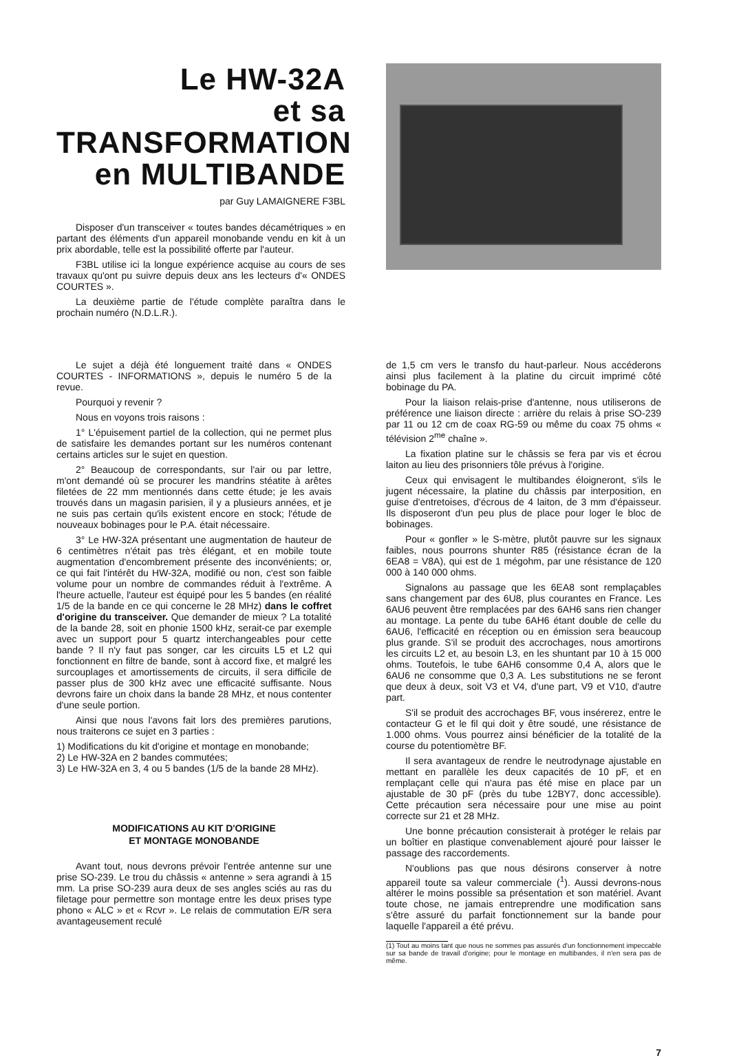Le HW-32A
et sa TRANSFORMATION
en MULTIBANDE
par Guy LAMAIGNERE F3BL
Disposer d'un transceiver « toutes bandes décamétriques » en partant des éléments d'un appareil monobande vendu en kit à un prix abordable, telle est la possibilité offerte par l'auteur.
F3BL utilise ici la longue expérience acquise au cours de ses travaux qu'ont pu suivre depuis deux ans les lecteurs d'« ONDES COURTES ».
La deuxième partie de l'étude complète paraîtra dans le prochain numéro (N.D.L.R.).
Le sujet a déjà été longuement traité dans « ONDES COURTES - INFORMATIONS », depuis le numéro 5 de la revue.
Pourquoi y revenir ?
Nous en voyons trois raisons :
1° L'épuisement partiel de la collection, qui ne permet plus de satisfaire les demandes portant sur les numéros contenant certains articles sur le sujet en question.
2° Beaucoup de correspondants, sur l'air ou par lettre, m'ont demandé où se procurer les mandrins stéatite à arêtes filetées de 22 mm mentionnés dans cette étude; je les avais trouvés dans un magasin parisien, il y a plusieurs années, et je ne suis pas certain qu'ils existent encore en stock; l'étude de nouveaux bobinages pour le P.A. était nécessaire.
3° Le HW-32A présentant une augmentation de hauteur de 6 centimètres n'était pas très élégant, et en mobile toute augmentation d'encombrement présente des inconvénients; or, ce qui fait l'intérêt du HW-32A, modifié ou non, c'est son faible volume pour un nombre de commandes réduit à l'extrême. A l'heure actuelle, l'auteur est équipé pour les 5 bandes (en réalité 1/5 de la bande en ce qui concerne le 28 MHz) dans le coffret d'origine du transceiver. Que demander de mieux ? La totalité de la bande 28, soit en phonie 1500 kHz, serait-ce par exemple avec un support pour 5 quartz interchangeables pour cette bande ? Il n'y faut pas songer, car les circuits L5 et L2 qui fonctionnent en filtre de bande, sont à accord fixe, et malgré les surcouplages et amortissements de circuits, il sera difficile de passer plus de 300 kHz avec une efficacité suffisante. Nous devrons faire un choix dans la bande 28 MHz, et nous contenter d'une seule portion.
Ainsi que nous l'avons fait lors des premières parutions, nous traiterons ce sujet en 3 parties :
1) Modifications du kit d'origine et montage en monobande;
2) Le HW-32A en 2 bandes commutées;
3) Le HW-32A en 3, 4 ou 5 bandes (1/5 de la bande 28 MHz).
MODIFICATIONS AU KIT D'ORIGINE
ET MONTAGE MONOBANDE
Avant tout, nous devrons prévoir l'entrée antenne sur une prise SO-239. Le trou du châssis « antenne » sera agrandi à 15 mm. La prise SO-239 aura deux de ses angles sciés au ras du filetage pour permettre son montage entre les deux prises type phono « ALC » et « Rcvr ». Le relais de commutation E/R sera avantageusement reculé
de 1,5 cm vers le transfo du haut-parleur. Nous accéderons ainsi plus facilement à la platine du circuit imprimé côté bobinage du PA.
Pour la liaison relais-prise d'antenne, nous utiliserons de préférence une liaison directe : arrière du relais à prise SO-239 par 11 ou 12 cm de coax RG-59 ou même du coax 75 ohms « télévision 2<sup>me</sup> chaîne ».
La fixation platine sur le châssis se fera par vis et écrou laiton au lieu des prisonniers tôle prévus à l'origine.
Ceux qui envisagent le multibandes éloigneront, s'ils le jugent nécessaire, la platine du châssis par interposition, en guise d'entretoises, d'écrous de 4 laiton, de 3 mm d'épaisseur. Ils disposeront d'un peu plus de place pour loger le bloc de bobinages.
Pour « gonfler » le S-mètre, plutôt pauvre sur les signaux faibles, nous pourrons shunter R85 (résistance écran de la 6EA8 = V8A), qui est de 1 mégohm, par une résistance de 120 000 à 140 000 ohms.
Signalons au passage que les 6EA8 sont remplaçables sans changement par des 6U8, plus courantes en France. Les 6AU6 peuvent être remplacées par des 6AH6 sans rien changer au montage. La pente du tube 6AH6 étant double de celle du 6AU6, l'efficacité en réception ou en émission sera beaucoup plus grande. S'il se produit des accrochages, nous amortirons les circuits L2 et, au besoin L3, en les shuntant par 10 à 15 000 ohms. Toutefois, le tube 6AH6 consomme 0,4 A, alors que le 6AU6 ne consomme que 0,3 A. Les substitutions ne se feront que deux à deux, soit V3 et V4, d'une part, V9 et V10, d'autre part.
S'il se produit des accrochages BF, vous insérerez, entre le contacteur G et le fil qui doit y être soudé, une résistance de 1.000 ohms. Vous pourrez ainsi bénéficier de la totalité de la course du potentiomètre BF.
Il sera avantageux de rendre le neutrodynage ajustable en mettant en parallèle les deux capacités de 10 pF, et en remplaçant celle qui n'aura pas été mise en place par un ajustable de 30 pF (près du tube 12BY7, donc accessible). Cette précaution sera nécessaire pour une mise au point correcte sur 21 et 28 MHz.
Une bonne précaution consisterait à protéger le relais par un boîtier en plastique convenablement ajouré pour laisser le passage des raccordements.
N'oublions pas que nous désirons conserver à notre appareil toute sa valeur commerciale (<sup>1</sup>). Aussi devrons-nous altérer le moins possible sa présentation et son matériel. Avant toute chose, ne jamais entreprendre une modification sans s'être assuré du parfait fonctionnement sur la bande pour laquelle l'appareil a été prévu.
(1) Tout au moins tant que nous ne sommes pas assurés d'un fonctionnement impeccable sur sa bande de travail d'origine; pour le montage en multibandes, il n'en sera pas de même.
7